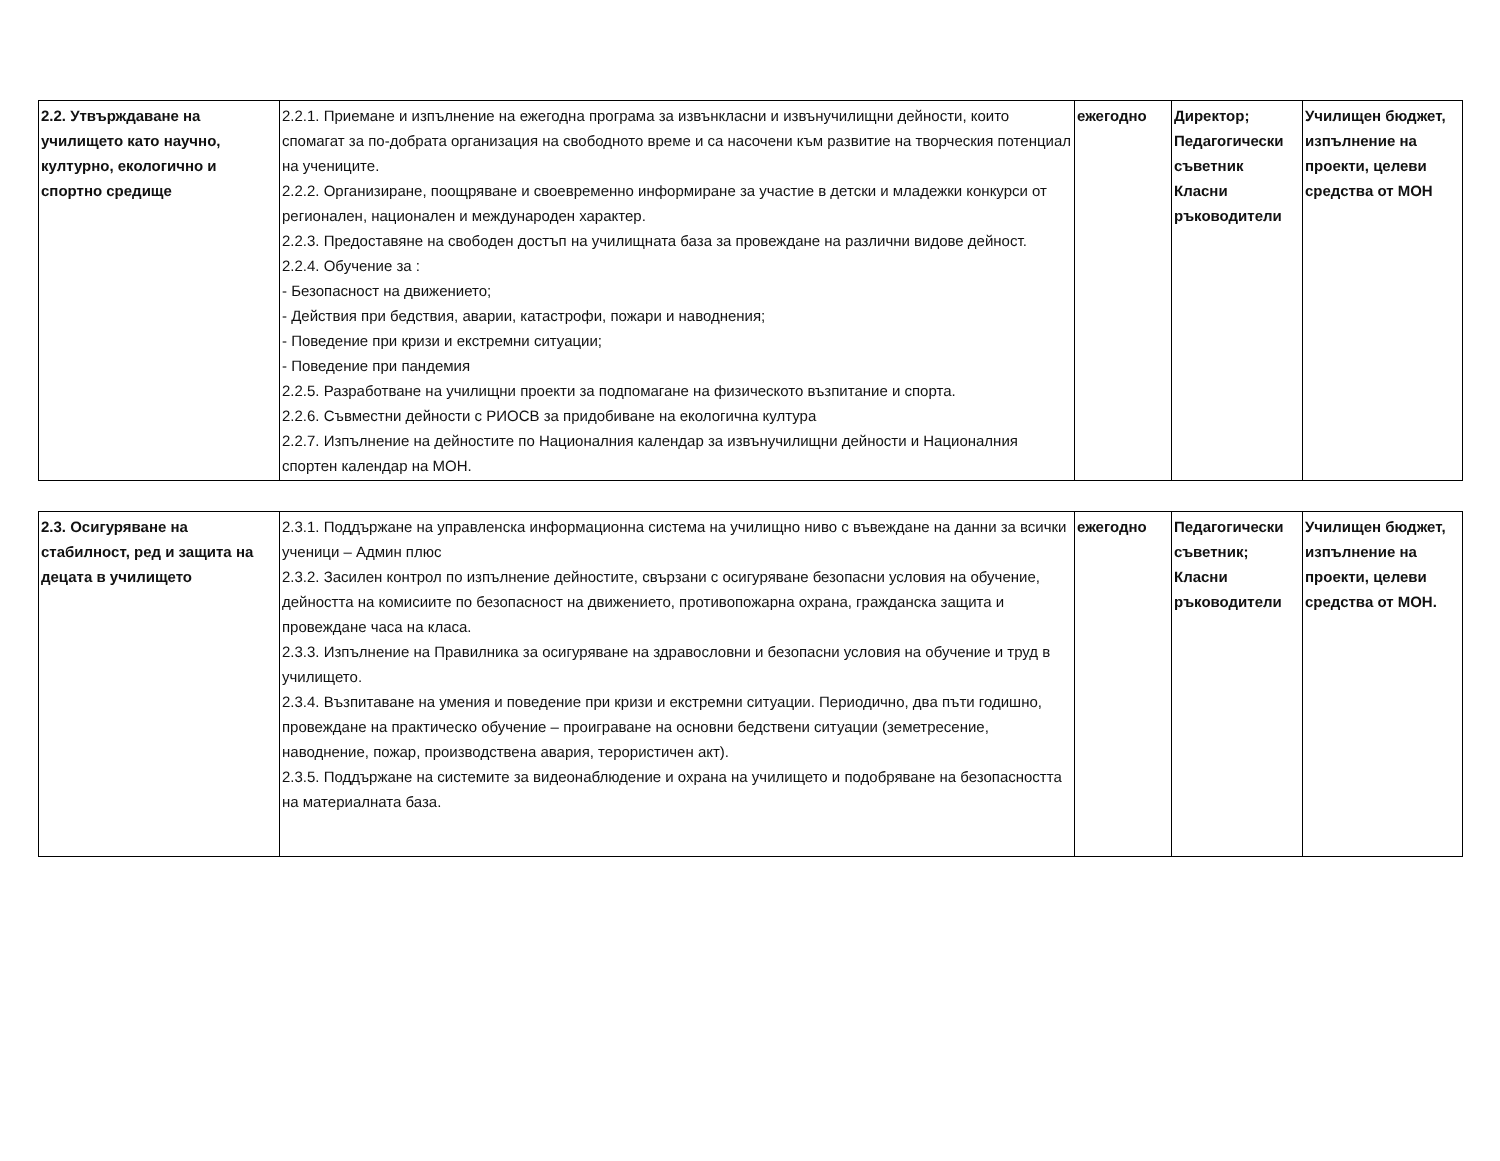| 2.2. Утвърждаване на училището като научно, културно, екологично и спортно средище | 2.2.1. Приемане и изпълнение на ежегодна програма за извънкласни и извънучилищни дейности, които спомагат за по-добрата организация на свободното време и са насочени към развитие на творческия потенциал на учениците. 2.2.2. Организиране, поощряване и своевременно информиране за участие в детски и младежки конкурси от регионален, национален и международен характер. 2.2.3. Предоставяне на свободен достъп на училищната база за провеждане на различни видове дейност. 2.2.4. Обучение за : - Безопасност на движението; - Действия при бедствия, аварии, катастрофи, пожари и наводнения; - Поведение при кризи и екстремни ситуации; - Поведение при пандемия 2.2.5. Разработване на училищни проекти за подпомагане на физическото възпитание и спорта. 2.2.6. Съвместни дейности с РИОСВ за придобиване на екологична култура 2.2.7. Изпълнение на дейностите по Националния календар за извънучилищни дейности и Националния спортен календар на МОН. | ежегодно | Директор; Педагогически съветник Класни ръководители | Училищен бюджет, изпълнение на проекти, целеви средства от МОН |
| 2.3. Осигуряване на стабилност, ред и защита на децата в училището | 2.3.1. Поддържане на управленска информационна система на училищно ниво с въвеждане на данни за всички ученици – Админ плюс 2.3.2. Засилен контрол по изпълнение дейностите, свързани с осигуряване безопасни условия на обучение, дейността на комисиите по безопасност на движението, противопожарна охрана, гражданска защита и провеждане часа на класа. 2.3.3. Изпълнение на Правилника за осигуряване на здравословни и безопасни условия на обучение и труд в училището. 2.3.4. Възпитаване на умения и поведение при кризи и екстремни ситуации. Периодично, два пъти годишно, провеждане на практическо обучение – проиграване на основни бедствени ситуации (земетресение, наводнение, пожар, производствена авария, терористичен акт). 2.3.5. Поддържане на системите за видеонаблюдение и охрана на училището и подобряване на безопасността на материалната база. | ежегодно | Педагогически съветник; Класни ръководители | Училищен бюджет, изпълнение на проекти, целеви средства от МОН. |